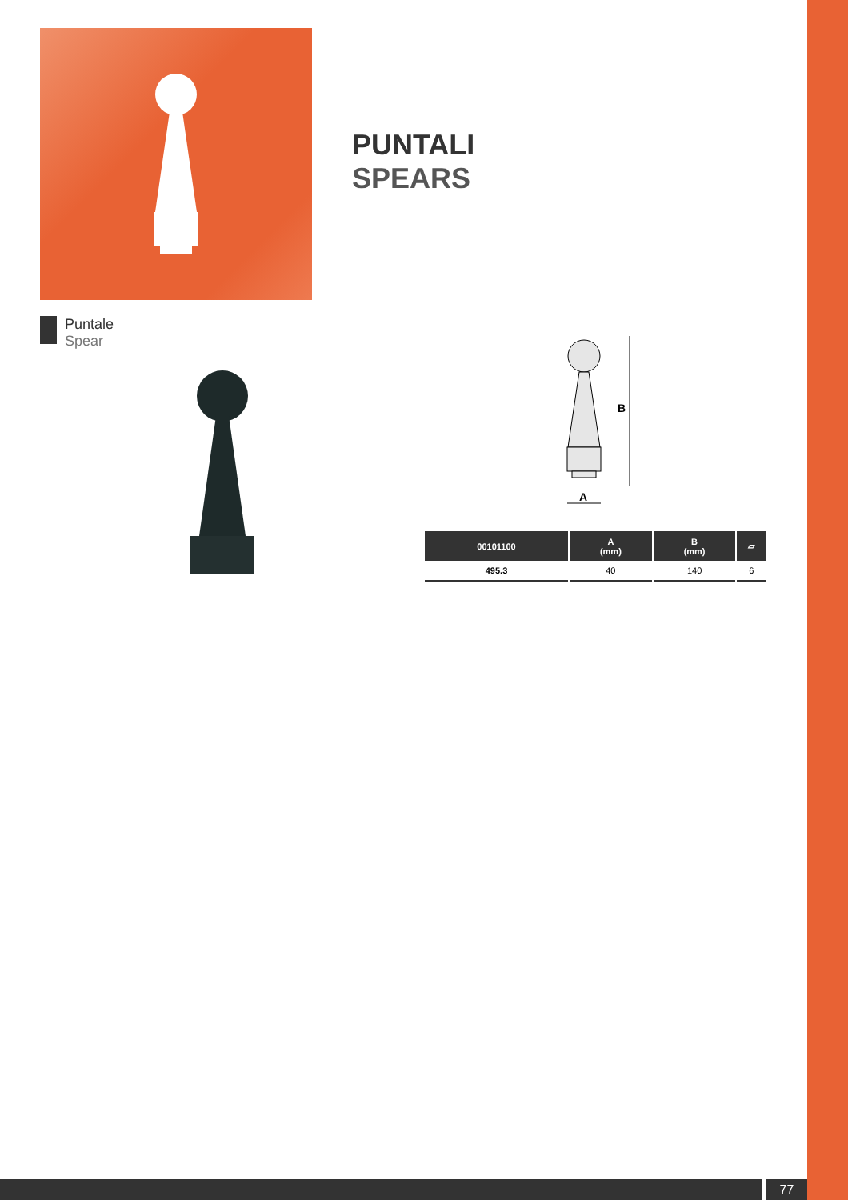PUNTALI
SPEARS
Puntale
Spear
B
A
| 00101100 | A (mm) | B (mm) | ▱ |
| --- | --- | --- | --- |
| 495.3 | 40 | 140 | 6 |
77